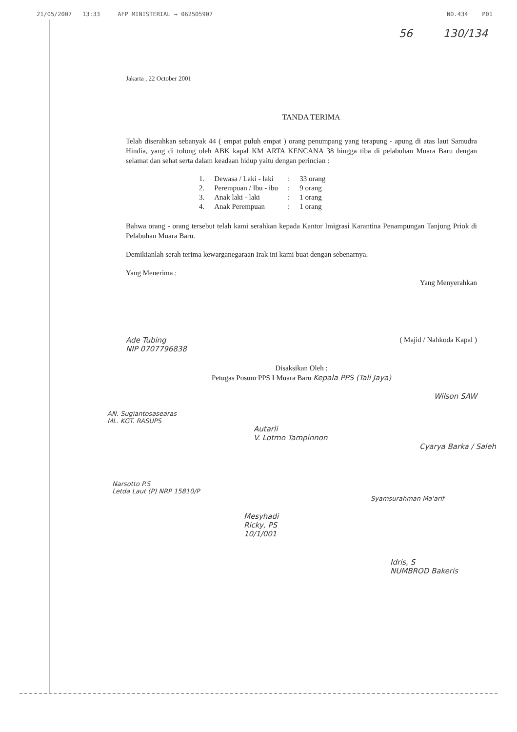21/05/2007 13:33 AFP MINISTERIAL → 062505907 NO.434 P01
56 130/134
Jakarta , 22 October 2001
TANDA TERIMA
Telah diserahkan sebanyak 44 ( empat puluh empat ) orang penumpang yang terapung - apung di atas laut Samudra Hindia, yang di tolong oleh ABK kapal KM ARTA KENCANA 38 hingga tiba di pelabuhan Muara Baru dengan selamat dan sehat serta dalam keadaan hidup yaitu dengan perincian :
| 1. | Dewasa / Laki - laki | : | 33 orang |
| 2. | Perempuan / Ibu - ibu | : | 9 orang |
| 3. | Anak laki - laki | : | 1 orang |
| 4. | Anak Perempuan | : | 1 orang |
Bahwa orang - orang tersebut telah kami serahkan kepada Kantor Imigrasi Karantina Penampungan Tanjung Priok di Pelabuhan Muara Baru.
Demikianlah serah terima kewarganegaraan Irak ini kami buat dengan sebenarnya.
Yang Menerima : Yang Menyerahkan
Ade Tubing
NIP 0707796838 ( Majid / Nahkoda Kapal )
Disaksikan Oleh :
Petugas Posum PPS I Muara Baru Kepala PPS (Tali Jaya)
Wilson SAW
AN. Sugiantosasearas
ML. KGT. RASUPS
Autarli
V. Lotmo Tampinnon
Cyarya Barka / Saleh
Narsotto P.S
Letda Laut (P) NRP 15810/P
Syamsurahman Ma'arif
Mesyhadi
Ricky, PS
10/1/001
Idris, S
NUMBROD Bakeris